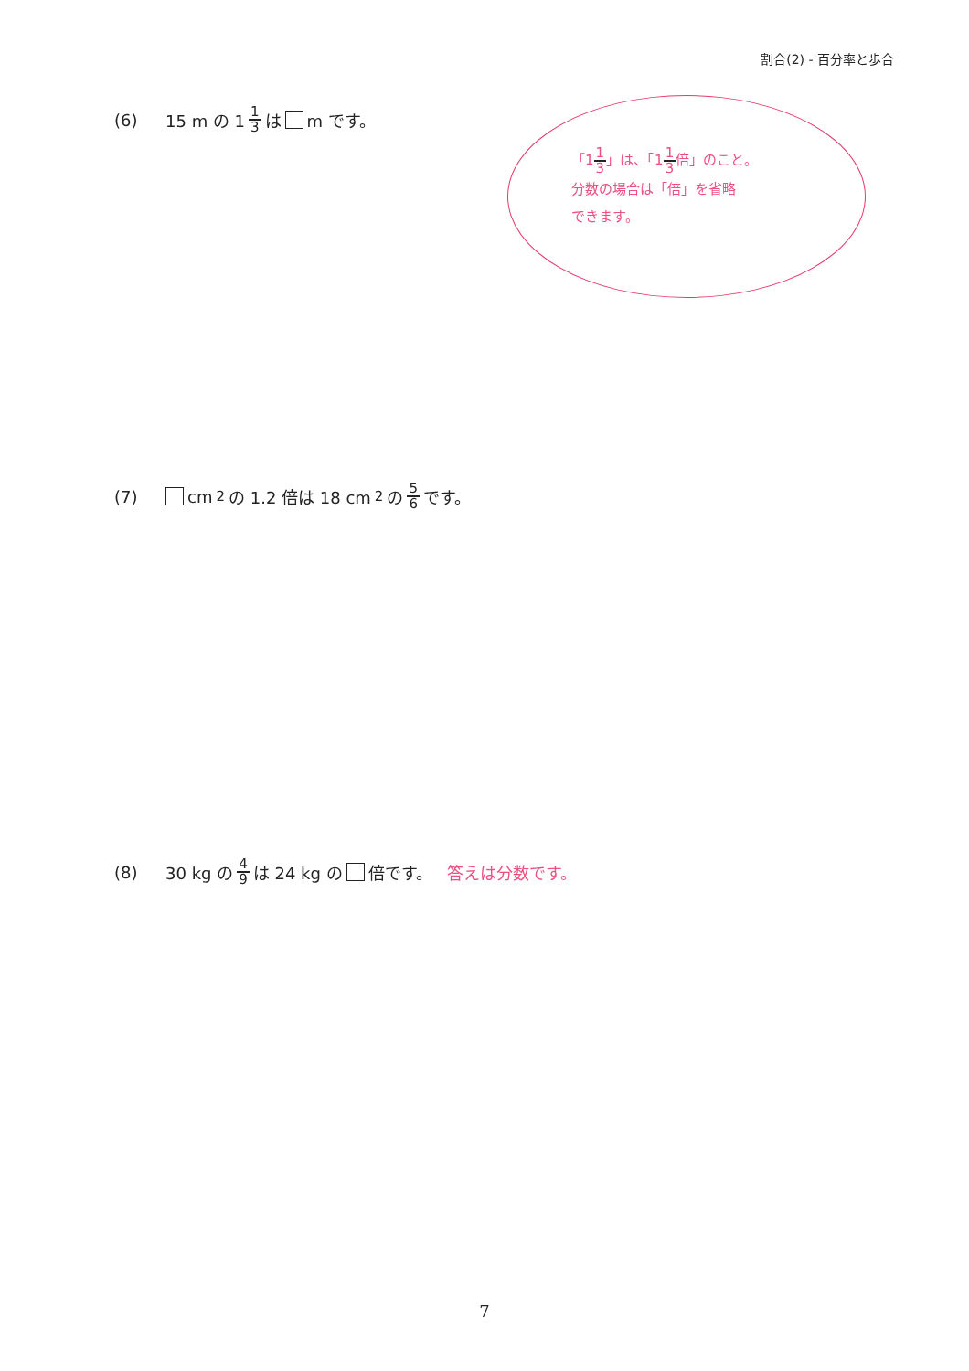割合(2) - 百分率と歩合
(6) 15 m の 1 1 3 は m です。
「11 3」は、「11 3倍」のこと。
分数の場合は「倍」を省略
できます。
(7) cm<sup>2</sup>の 1.2 倍は 18 cm<sup>2</sup>の 5 6 です。
(8) 30 kg の 4 9 は 24 kg の 倍です。 答えは分数です。
7